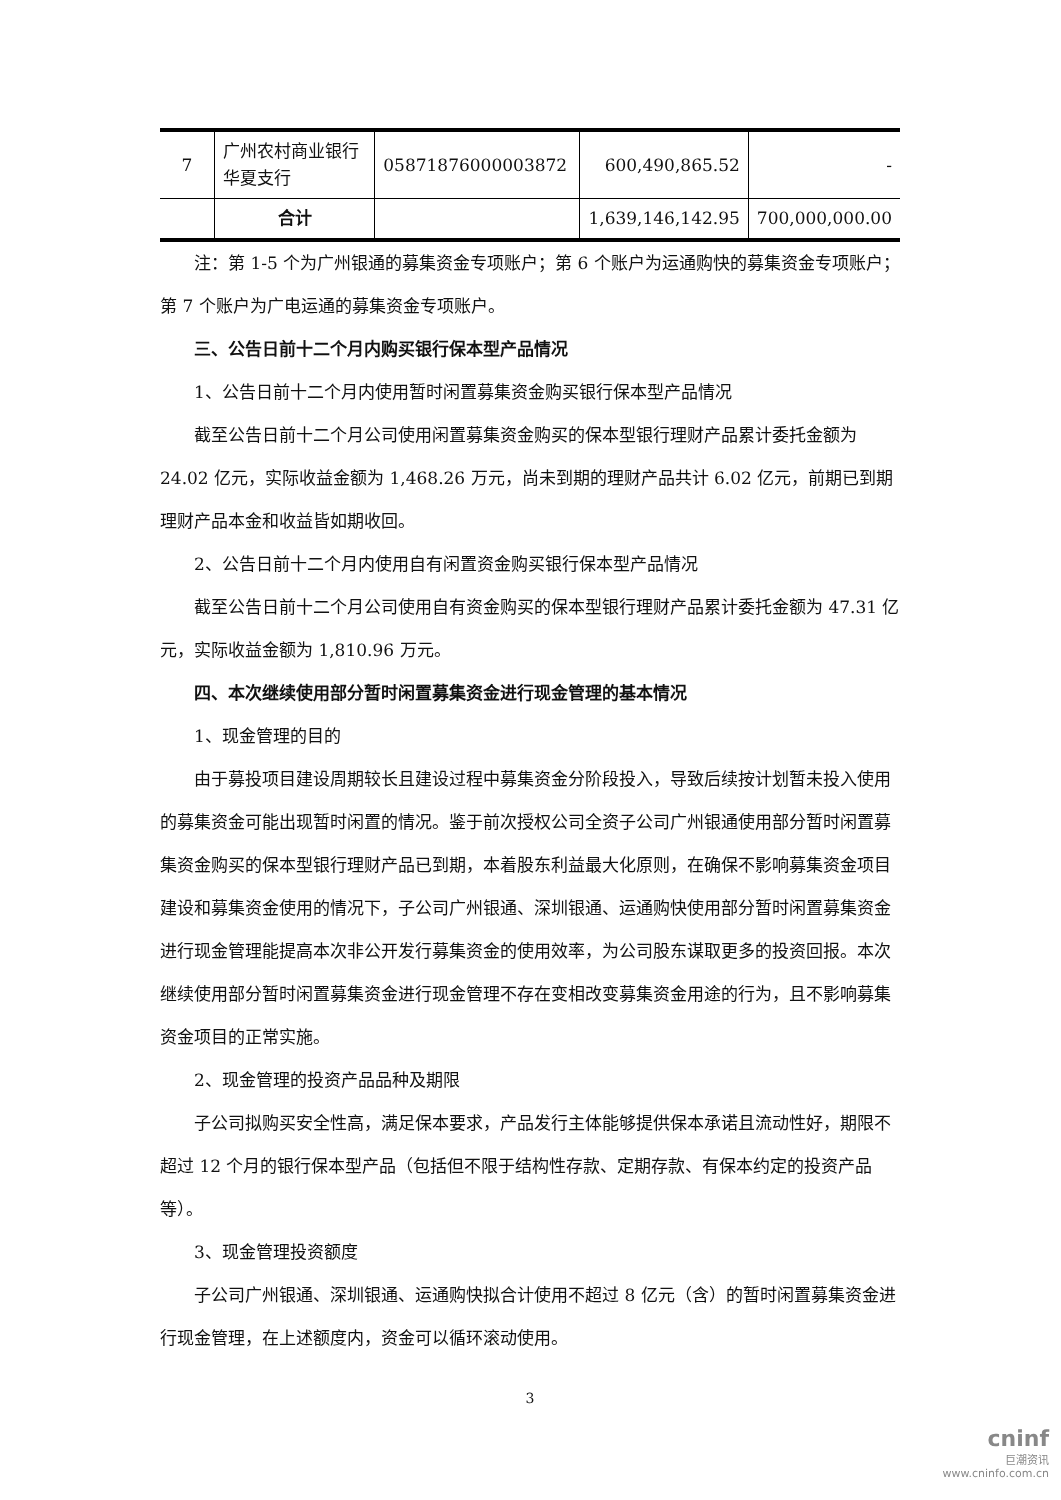| 7 | 广州农村商业银行华夏支行 | 05871876000003872 | 600,490,865.52 | - |
| | 合计 | | 1,639,146,142.95 | 700,000,000.00 |
注：第 1-5 个为广州银通的募集资金专项账户；第 6 个账户为运通购快的募集资金专项账户；第 7 个账户为广电运通的募集资金专项账户。
三、公告日前十二个月内购买银行保本型产品情况
1、公告日前十二个月内使用暂时闲置募集资金购买银行保本型产品情况
截至公告日前十二个月公司使用闲置募集资金购买的保本型银行理财产品累计委托金额为 24.02 亿元，实际收益金额为 1,468.26 万元，尚未到期的理财产品共计 6.02 亿元，前期已到期理财产品本金和收益皆如期收回。
2、公告日前十二个月内使用自有闲置资金购买银行保本型产品情况
截至公告日前十二个月公司使用自有资金购买的保本型银行理财产品累计委托金额为 47.31 亿元，实际收益金额为 1,810.96 万元。
四、本次继续使用部分暂时闲置募集资金进行现金管理的基本情况
1、现金管理的目的
由于募投项目建设周期较长且建设过程中募集资金分阶段投入，导致后续按计划暂未投入使用的募集资金可能出现暂时闲置的情况。鉴于前次授权公司全资子公司广州银通使用部分暂时闲置募集资金购买的保本型银行理财产品已到期，本着股东利益最大化原则，在确保不影响募集资金项目建设和募集资金使用的情况下，子公司广州银通、深圳银通、运通购快使用部分暂时闲置募集资金进行现金管理能提高本次非公开发行募集资金的使用效率，为公司股东谋取更多的投资回报。本次继续使用部分暂时闲置募集资金进行现金管理不存在变相改变募集资金用途的行为，且不影响募集资金项目的正常实施。
2、现金管理的投资产品品种及期限
子公司拟购买安全性高，满足保本要求，产品发行主体能够提供保本承诺且流动性好，期限不超过 12 个月的银行保本型产品（包括但不限于结构性存款、定期存款、有保本约定的投资产品等）。
3、现金管理投资额度
子公司广州银通、深圳银通、运通购快拟合计使用不超过 8 亿元（含）的暂时闲置募集资金进行现金管理，在上述额度内，资金可以循环滚动使用。
3
cninf
巨潮资讯
www.cninfo.com.cn